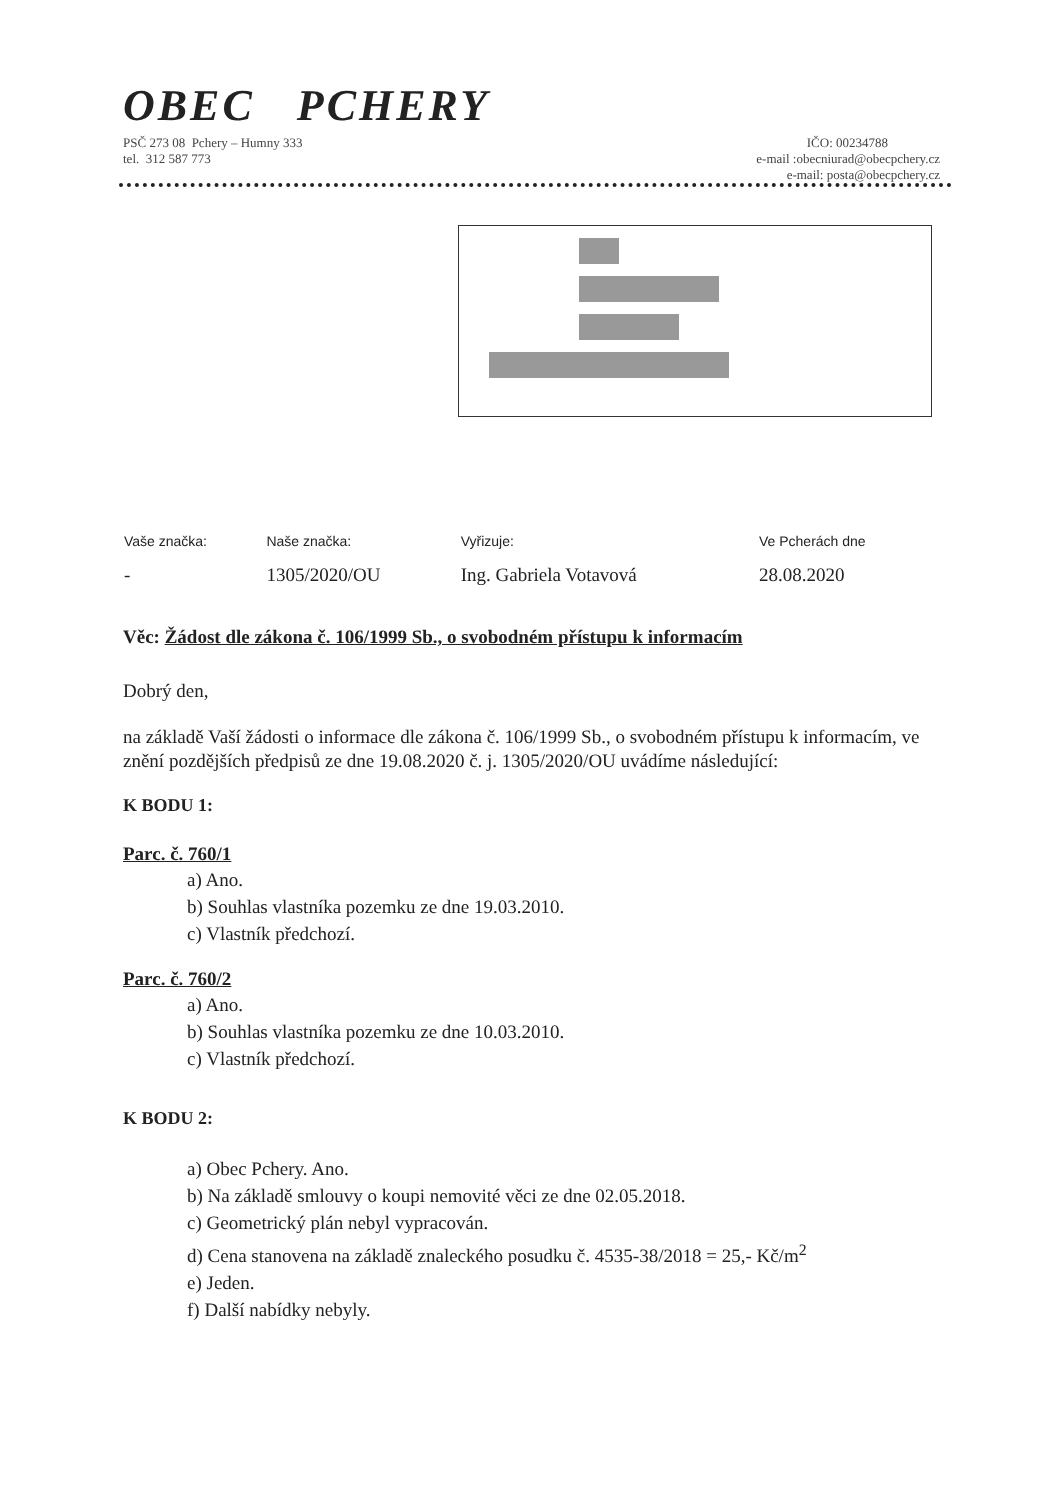OBEC PCHERY
PSČ 273 08 Pchery – Humny 333
tel. 312 587 773
IČO: 00234788
e-mail :obecniurad@obecpchery.cz
e-mail: posta@obecpchery.cz
| Vaše značka: | Naše značka: | Vyřizuje: | Ve Pcherách dne |
| --- | --- | --- | --- |
| - | 1305/2020/OU | Ing. Gabriela Votavová | 28.08.2020 |
Věc: Žádost dle zákona č. 106/1999 Sb., o svobodném přístupu k informacím
Dobrý den,
na základě Vaší žádosti o informace dle zákona č. 106/1999 Sb., o svobodném přístupu k informacím, ve znění pozdějších předpisů ze dne 19.08.2020 č. j. 1305/2020/OU uvádíme následující:
K BODU 1:
Parc. č. 760/1
a) Ano.
b) Souhlas vlastníka pozemku ze dne 19.03.2010.
c) Vlastník předchozí.
Parc. č. 760/2
a) Ano.
b) Souhlas vlastníka pozemku ze dne 10.03.2010.
c) Vlastník předchozí.
K BODU 2:
a) Obec Pchery. Ano.
b) Na základě smlouvy o koupi nemovité věci ze dne 02.05.2018.
c) Geometrický plán nebyl vypracován.
d) Cena stanovena na základě znaleckého posudku č. 4535-38/2018 = 25,- Kč/m<sup>2</sup>
e) Jeden.
f) Další nabídky nebyly.